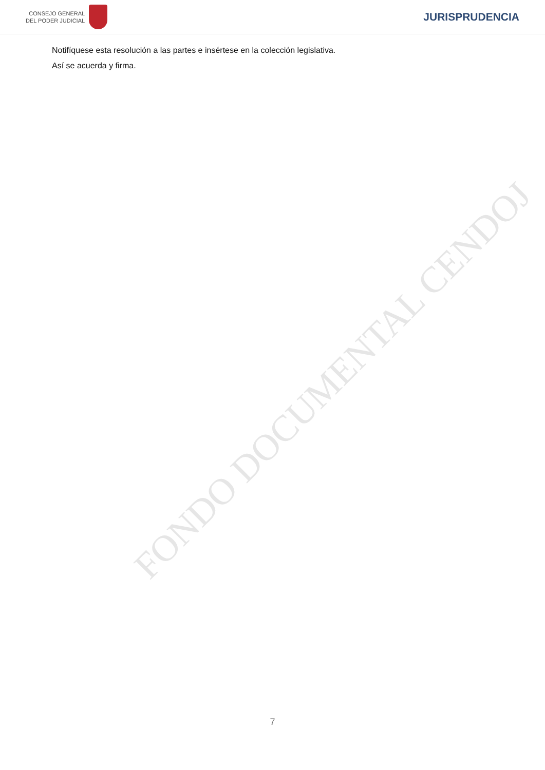CONSEJO GENERAL
DEL PODER JUDICIAL
JURISPRUDENCIA
Notifíquese esta resolución a las partes e insértese en la colección legislativa.
Así se acuerda y firma.
FONDO DOCUMENTAL CENDOJ
7